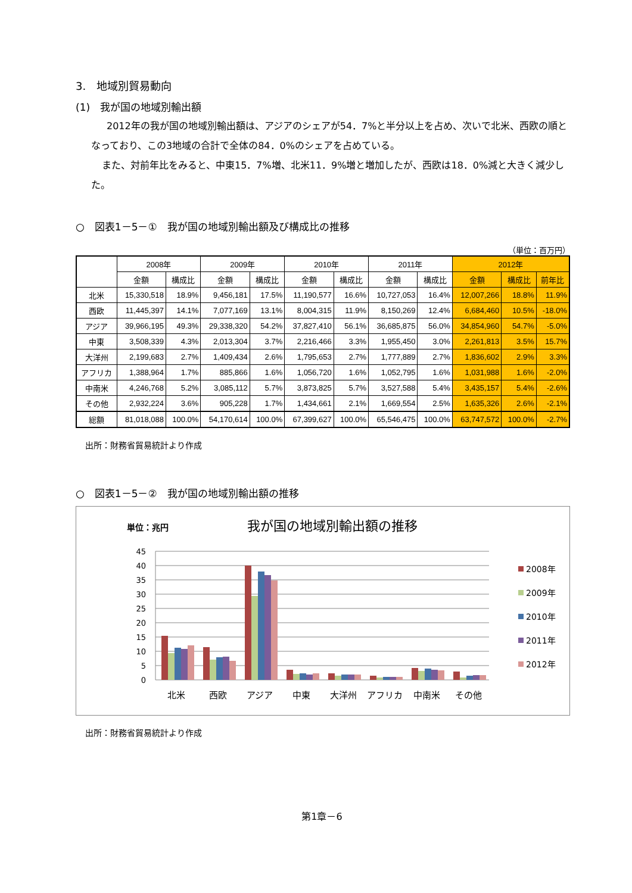3.　地域別貿易動向
(1)　我が国の地域別輸出額
2012年の我が国の地域別輸出額は、アジアのシェアが54．7%と半分以上を占め、次いで北米、西欧の順となっており、この3地域の合計で全体の84．0%のシェアを占めている。
また、対前年比をみると、中東15．7%増、北米11．9%増と増加したが、西欧は18．0%減と大きく減少した。
○　図表1－5－①　我が国の地域別輸出額及び構成比の推移
（単位：百万円）
| | 2008年 | | 2009年 | | 2010年 | | 2011年 | | 2012年 | | |
| --- | --- | --- | --- | --- | --- | --- | --- | --- | --- | --- | --- |
| | 金額 | 構成比 | 金額 | 構成比 | 金額 | 構成比 | 金額 | 構成比 | 金額 | 構成比 | 前年比 |
| 北米 | 15,330,518 | 18.9% | 9,456,181 | 17.5% | 11,190,577 | 16.6% | 10,727,053 | 16.4% | 12,007,266 | 18.8% | 11.9% |
| 西欧 | 11,445,397 | 14.1% | 7,077,169 | 13.1% | 8,004,315 | 11.9% | 8,150,269 | 12.4% | 6,684,460 | 10.5% | -18.0% |
| アジア | 39,966,195 | 49.3% | 29,338,320 | 54.2% | 37,827,410 | 56.1% | 36,685,875 | 56.0% | 34,854,960 | 54.7% | -5.0% |
| 中東 | 3,508,339 | 4.3% | 2,013,304 | 3.7% | 2,216,466 | 3.3% | 1,955,450 | 3.0% | 2,261,813 | 3.5% | 15.7% |
| 大洋州 | 2,199,683 | 2.7% | 1,409,434 | 2.6% | 1,795,653 | 2.7% | 1,777,889 | 2.7% | 1,836,602 | 2.9% | 3.3% |
| アフリカ | 1,388,964 | 1.7% | 885,866 | 1.6% | 1,056,720 | 1.6% | 1,052,795 | 1.6% | 1,031,988 | 1.6% | -2.0% |
| 中南米 | 4,246,768 | 5.2% | 3,085,112 | 5.7% | 3,873,825 | 5.7% | 3,527,588 | 5.4% | 3,435,157 | 5.4% | -2.6% |
| その他 | 2,932,224 | 3.6% | 905,228 | 1.7% | 1,434,661 | 2.1% | 1,669,554 | 2.5% | 1,635,326 | 2.6% | -2.1% |
| 総額 | 81,018,088 | 100.0% | 54,170,614 | 100.0% | 67,399,627 | 100.0% | 65,546,475 | 100.0% | 63,747,572 | 100.0% | -2.7% |
出所：財務省貿易統計より作成
○　図表1－5－②　我が国の地域別輸出額の推移
単位：兆円
我が国の地域別輸出額の推移
45
40
35
30
25
20
15
10
5
0
北米
西欧
アジア
中東
大洋州
アフリカ
中南米
その他
2008年
2009年
2010年
2011年
2012年
出所：財務省貿易統計より作成
第1章－6